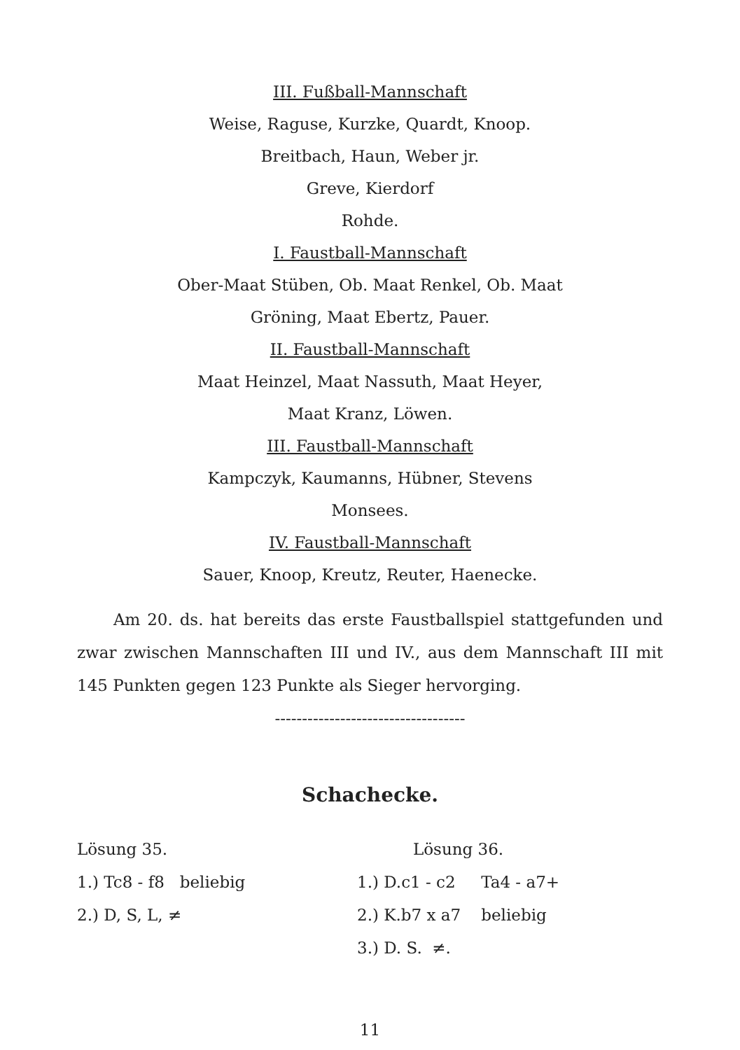III. Fußball-Mannschaft
Weise, Raguse, Kurzke, Quardt, Knoop.
Breitbach, Haun, Weber jr.
Greve, Kierdorf
Rohde.
I. Faustball-Mannschaft
Ober-Maat Stüben, Ob. Maat Renkel, Ob. Maat
Gröning, Maat Ebertz, Pauer.
II. Faustball-Mannschaft
Maat Heinzel, Maat Nassuth, Maat Heyer,
Maat Kranz, Löwen.
III. Faustball-Mannschaft
Kampczyk, Kaumanns, Hübner, Stevens
Monsees.
IV. Faustball-Mannschaft
Sauer, Knoop, Kreutz, Reuter, Haenecke.
Am 20. ds. hat bereits das erste Faustballspiel stattgefunden und zwar zwischen Mannschaften III und IV., aus dem Mannschaft III mit 145 Punkten gegen 123 Punkte als Sieger hervorging.
-----------------------------------
Schachecke.
Lösung 35.
1.) Tc8 - f8 beliebig
2.) D, S, L, ≠
Lösung 36.
1.) D.c1 - c2 Ta4 - a7+
2.) K.b7 x a7 beliebig
3.) D. S. ≠.
11